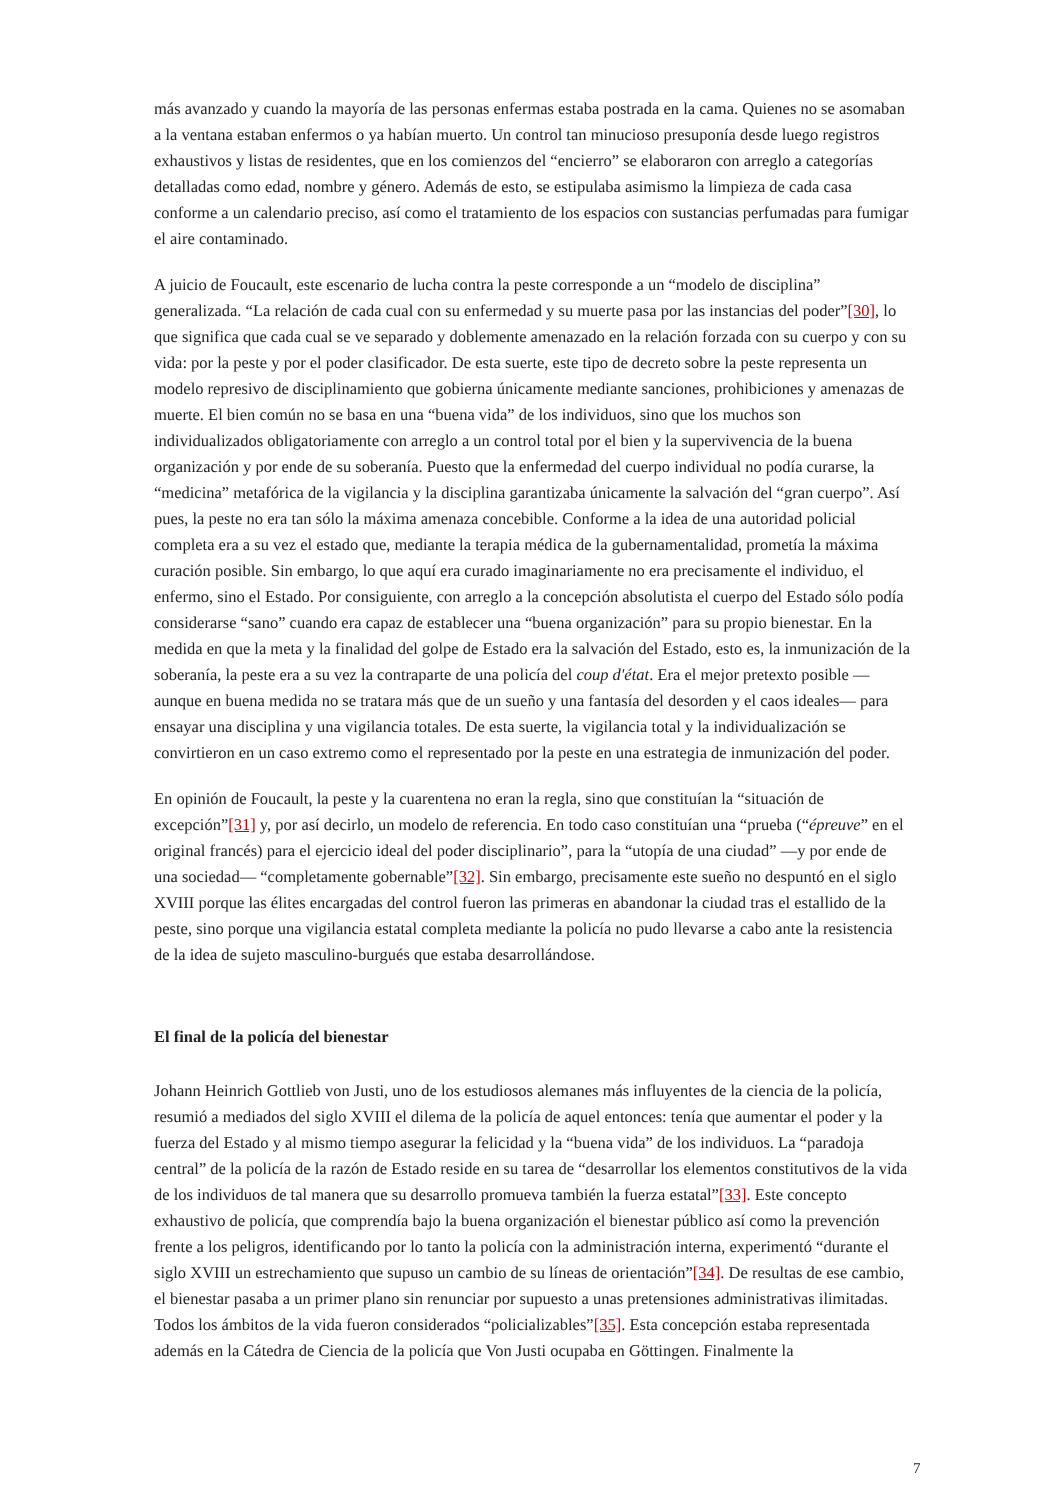más avanzado y cuando la mayoría de las personas enfermas estaba postrada en la cama. Quienes no se asomaban a la ventana estaban enfermos o ya habían muerto. Un control tan minucioso presuponía desde luego registros exhaustivos y listas de residentes, que en los comienzos del “encierro” se elaboraron con arreglo a categorías detalladas como edad, nombre y género. Además de esto, se estipulaba asimismo la limpieza de cada casa conforme a un calendario preciso, así como el tratamiento de los espacios con sustancias perfumadas para fumigar el aire contaminado.
A juicio de Foucault, este escenario de lucha contra la peste corresponde a un “modelo de disciplina” generalizada. “La relación de cada cual con su enfermedad y su muerte pasa por las instancias del poder”[30], lo que significa que cada cual se ve separado y doblemente amenazado en la relación forzada con su cuerpo y con su vida: por la peste y por el poder clasificador. De esta suerte, este tipo de decreto sobre la peste representa un modelo represivo de disciplinamiento que gobierna únicamente mediante sanciones, prohibiciones y amenazas de muerte. El bien común no se basa en una “buena vida” de los individuos, sino que los muchos son individualizados obligatoriamente con arreglo a un control total por el bien y la supervivencia de la buena organización y por ende de su soberanía. Puesto que la enfermedad del cuerpo individual no podía curarse, la “medicina” metafórica de la vigilancia y la disciplina garantizaba únicamente la salvación del “gran cuerpo”. Así pues, la peste no era tan sólo la máxima amenaza concebible. Conforme a la idea de una autoridad policial completa era a su vez el estado que, mediante la terapia médica de la gubernamentalidad, prometía la máxima curación posible. Sin embargo, lo que aquí era curado imaginariamente no era precisamente el individuo, el enfermo, sino el Estado. Por consiguiente, con arreglo a la concepción absolutista el cuerpo del Estado sólo podía considerarse “sano” cuando era capaz de establecer una “buena organización” para su propio bienestar. En la medida en que la meta y la finalidad del golpe de Estado era la salvación del Estado, esto es, la inmunización de la soberanía, la peste era a su vez la contraparte de una policía del coup d'état. Era el mejor pretexto posible —aunque en buena medida no se tratara más que de un sueño y una fantasía del desorden y el caos ideales— para ensayar una disciplina y una vigilancia totales. De esta suerte, la vigilancia total y la individualización se convirtieron en un caso extremo como el representado por la peste en una estrategia de inmunización del poder.
En opinión de Foucault, la peste y la cuarentena no eran la regla, sino que constituían la “situación de excepción”[31] y, por así decirlo, un modelo de referencia. En todo caso constituían una “prueba (“épreuve” en el original francés) para el ejercicio ideal del poder disciplinario”, para la “utopía de una ciudad” —y por ende de una sociedad— “completamente gobernable”[32]. Sin embargo, precisamente este sueño no despuntó en el siglo XVIII porque las élites encargadas del control fueron las primeras en abandonar la ciudad tras el estallido de la peste, sino porque una vigilancia estatal completa mediante la policía no pudo llevarse a cabo ante la resistencia de la idea de sujeto masculino-burgués que estaba desarrollándose.
El final de la policía del bienestar
Johann Heinrich Gottlieb von Justi, uno de los estudiosos alemanes más influyentes de la ciencia de la policía, resumió a mediados del siglo XVIII el dilema de la policía de aquel entonces: tenía que aumentar el poder y la fuerza del Estado y al mismo tiempo asegurar la felicidad y la “buena vida” de los individuos. La “paradoja central” de la policía de la razón de Estado reside en su tarea de “desarrollar los elementos constitutivos de la vida de los individuos de tal manera que su desarrollo promueva también la fuerza estatal”[33]. Este concepto exhaustivo de policía, que comprendía bajo la buena organización el bienestar público así como la prevención frente a los peligros, identificando por lo tanto la policía con la administración interna, experimentó “durante el siglo XVIII un estrechamiento que supuso un cambio de su líneas de orientación”[34]. De resultas de ese cambio, el bienestar pasaba a un primer plano sin renunciar por supuesto a unas pretensiones administrativas ilimitadas. Todos los ámbitos de la vida fueron considerados “policializables”[35]. Esta concepción estaba representada además en la Cátedra de Ciencia de la policía que Von Justi ocupaba en Göttingen. Finalmente la
7